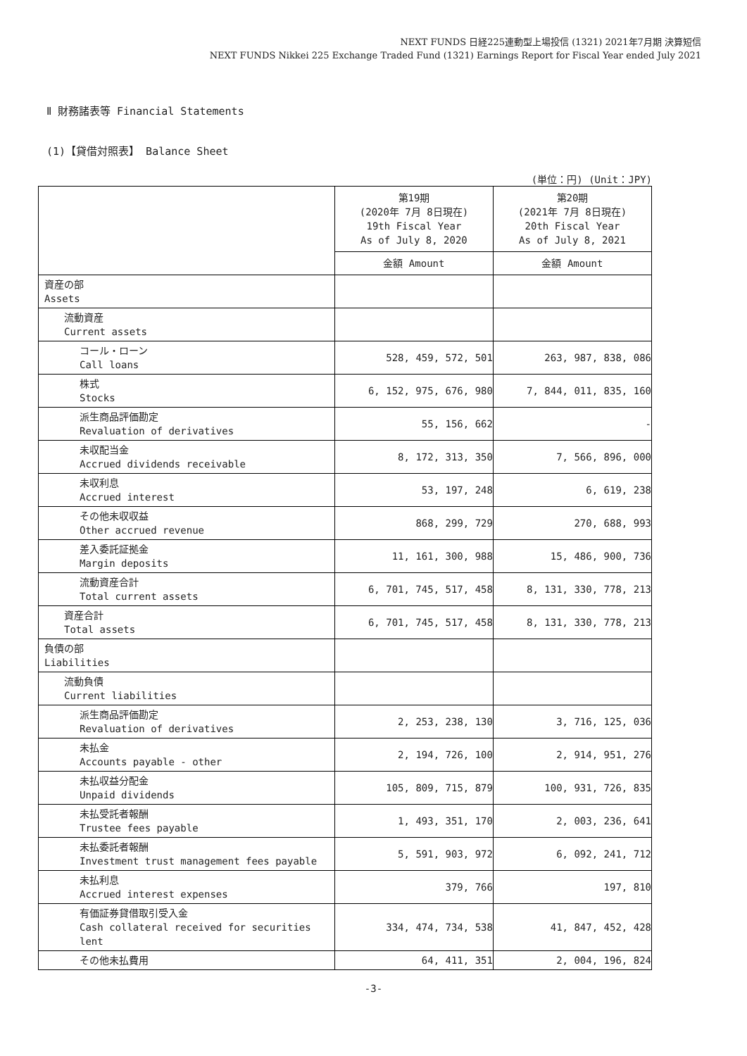NEXT FUNDS 日経225連動型上場投信 (1321) 2021年7月期 決算短信
NEXT FUNDS Nikkei 225 Exchange Traded Fund (1321) Earnings Report for Fiscal Year ended July 2021
Ⅱ 財務諸表等 Financial Statements
(1)【貸借対照表】 Balance Sheet
(単位：円) (Unit：JPY)
| | 第19期 (2020年 7月 8日現在) 19th Fiscal Year As of July 8, 2020 | 第20期 (2021年 7月 8日現在) 20th Fiscal Year As of July 8, 2021 |
| --- | --- | --- |
| | 金額 Amount | 金額 Amount |
| 資産の部 Assets | | |
| 流動資産 Current assets | | |
| コール・ローン Call loans | 528, 459, 572, 501 | 263, 987, 838, 086 |
| 株式 Stocks | 6, 152, 975, 676, 980 | 7, 844, 011, 835, 160 |
| 派生商品評価勘定 Revaluation of derivatives | 55, 156, 662 | - |
| 未収配当金 Accrued dividends receivable | 8, 172, 313, 350 | 7, 566, 896, 000 |
| 未収利息 Accrued interest | 53, 197, 248 | 6, 619, 238 |
| その他未収収益 Other accrued revenue | 868, 299, 729 | 270, 688, 993 |
| 差入委託証拠金 Margin deposits | 11, 161, 300, 988 | 15, 486, 900, 736 |
| 流動資産合計 Total current assets | 6, 701, 745, 517, 458 | 8, 131, 330, 778, 213 |
| 資産合計 Total assets | 6, 701, 745, 517, 458 | 8, 131, 330, 778, 213 |
| 負債の部 Liabilities | | |
| 流動負債 Current liabilities | | |
| 派生商品評価勘定 Revaluation of derivatives | 2, 253, 238, 130 | 3, 716, 125, 036 |
| 未払金 Accounts payable - other | 2, 194, 726, 100 | 2, 914, 951, 276 |
| 未払収益分配金 Unpaid dividends | 105, 809, 715, 879 | 100, 931, 726, 835 |
| 未払受託者報酬 Trustee fees payable | 1, 493, 351, 170 | 2, 003, 236, 641 |
| 未払委託者報酬 Investment trust management fees payable | 5, 591, 903, 972 | 6, 092, 241, 712 |
| 未払利息 Accrued interest expenses | 379, 766 | 197, 810 |
| 有価証券貸借取引受入金 Cash collateral received for securities lent | 334, 474, 734, 538 | 41, 847, 452, 428 |
| その他未払費用 | 64, 411, 351 | 2, 004, 196, 824 |
-3-